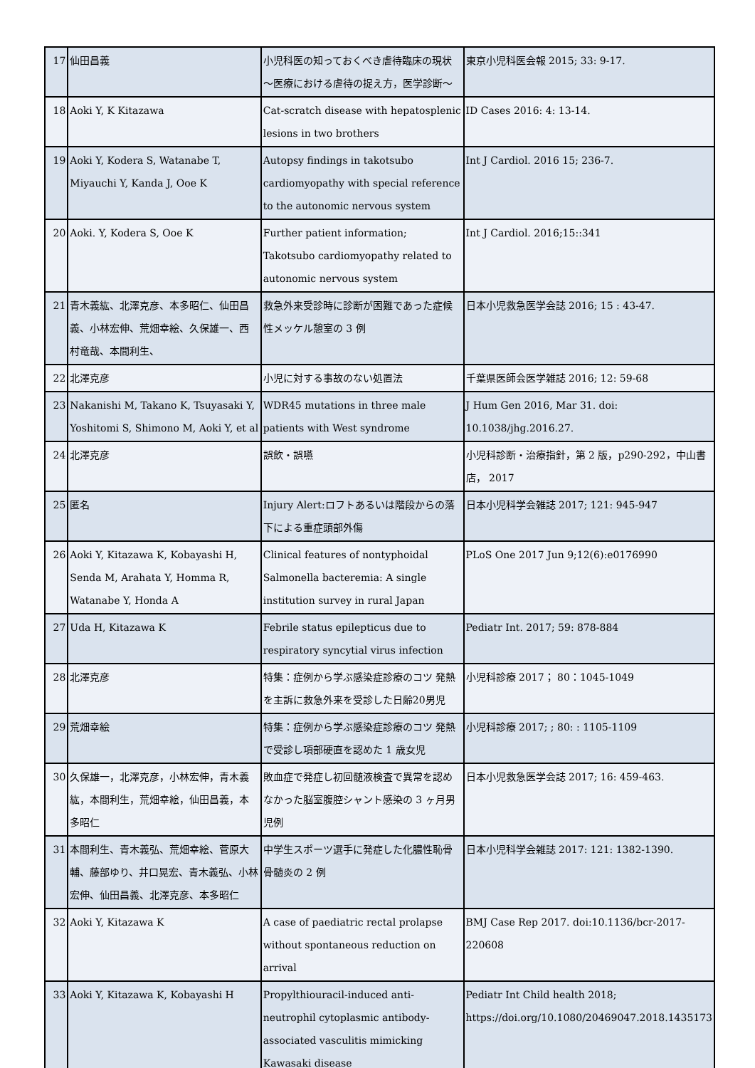| 17 | 仙田昌義 | 小児科医の知っておくべき虐待臨床の現状～医療における虐待の捉え方，医学診断～ | 東京小児科医会報 2015; 33: 9-17. |
| 18 | Aoki Y, K Kitazawa | Cat-scratch disease with hepatosplenic lesions in two brothers | ID Cases 2016: 4: 13-14. |
| 19 | Aoki Y, Kodera S, Watanabe T, Miyauchi Y, Kanda J, Ooe K | Autopsy findings in takotsubo cardiomyopathy with special reference to the autonomic nervous system | Int J Cardiol. 2016 15; 236-7. |
| 20 | Aoki. Y, Kodera S, Ooe K | Further patient information; Takotsubo cardiomyopathy related to autonomic nervous system | Int J Cardiol. 2016;15::341 |
| 21 | 青木義紘、北澤克彦、本多昭仁、仙田昌義、小林宏伸、荒畑幸絵、久保雄一、西村竜哉、本間利生、 | 救急外来受診時に診断が困難であった症候性メッケル憩室の 3 例 | 日本小児救急医学会誌 2016; 15 : 43-47. |
| 22 | 北澤克彦 | 小児に対する事故のない処置法 | 千葉県医師会医学雑誌 2016; 12: 59-68 |
| 23 | Nakanishi M, Takano K, Tsuyasaki Y, Yoshitomi S, Shimono M, Aoki Y, et al | WDR45 mutations in three male patients with West syndrome | J Hum Gen 2016, Mar 31. doi: 10.1038/jhg.2016.27. |
| 24 | 北澤克彦 | 誤飲・誤嚥 | 小児科診断・治療指針，第 2 版，p290-292，中山書店， 2017 |
| 25 | 匿名 | Injury Alert:ロフトあるいは階段からの落下による重症頭部外傷 | 日本小児科学会雑誌 2017; 121: 945-947 |
| 26 | Aoki Y, Kitazawa K, Kobayashi H, Senda M, Arahata Y, Homma R, Watanabe Y, Honda A | Clinical features of nontyphoidal Salmonella bacteremia: A single institution survey in rural Japan | PLoS One 2017 Jun 9;12(6):e0176990 |
| 27 | Uda H, Kitazawa K | Febrile status epilepticus due to respiratory syncytial virus infection | Pediatr Int. 2017; 59: 878-884 |
| 28 | 北澤克彦 | 特集：症例から学ぶ感染症診療のコツ 発熱を主訴に救急外来を受診した日齢20男児 | 小児科診療 2017； 80：1045-1049 |
| 29 | 荒畑幸絵 | 特集：症例から学ぶ感染症診療のコツ 発熱で受診し項部硬直を認めた 1 歳女児 | 小児科診療 2017; ; 80: : 1105-1109 |
| 30 | 久保雄一，北澤克彦，小林宏伸，青木義紘，本間利生，荒畑幸絵，仙田昌義，本多昭仁 | 敗血症で発症し初回髄液検査で異常を認めなかった脳室腹腔シャント感染の 3 ヶ月男児例 | 日本小児救急医学会誌 2017; 16: 459-463. |
| 31 | 本間利生、青木義弘、荒畑幸絵、菅原大輔、藤部ゆり、井口晃宏、青木義弘、小林宏伸、仙田昌義、北澤克彦、本多昭仁 | 中学生スポーツ選手に発症した化膿性恥骨骨髄炎の 2 例 | 日本小児科学会雑誌 2017: 121: 1382-1390. |
| 32 | Aoki Y, Kitazawa K | A case of paediatric rectal prolapse without spontaneous reduction on arrival | BMJ Case Rep 2017. doi:10.1136/bcr-2017-220608 |
| 33 | Aoki Y, Kitazawa K, Kobayashi H | Propylthiouracil-induced anti-neutrophil cytoplasmic antibody-associated vasculitis mimicking Kawasaki disease | Pediatr Int Child health 2018; https://doi.org/10.1080/20469047.2018.1435173 |